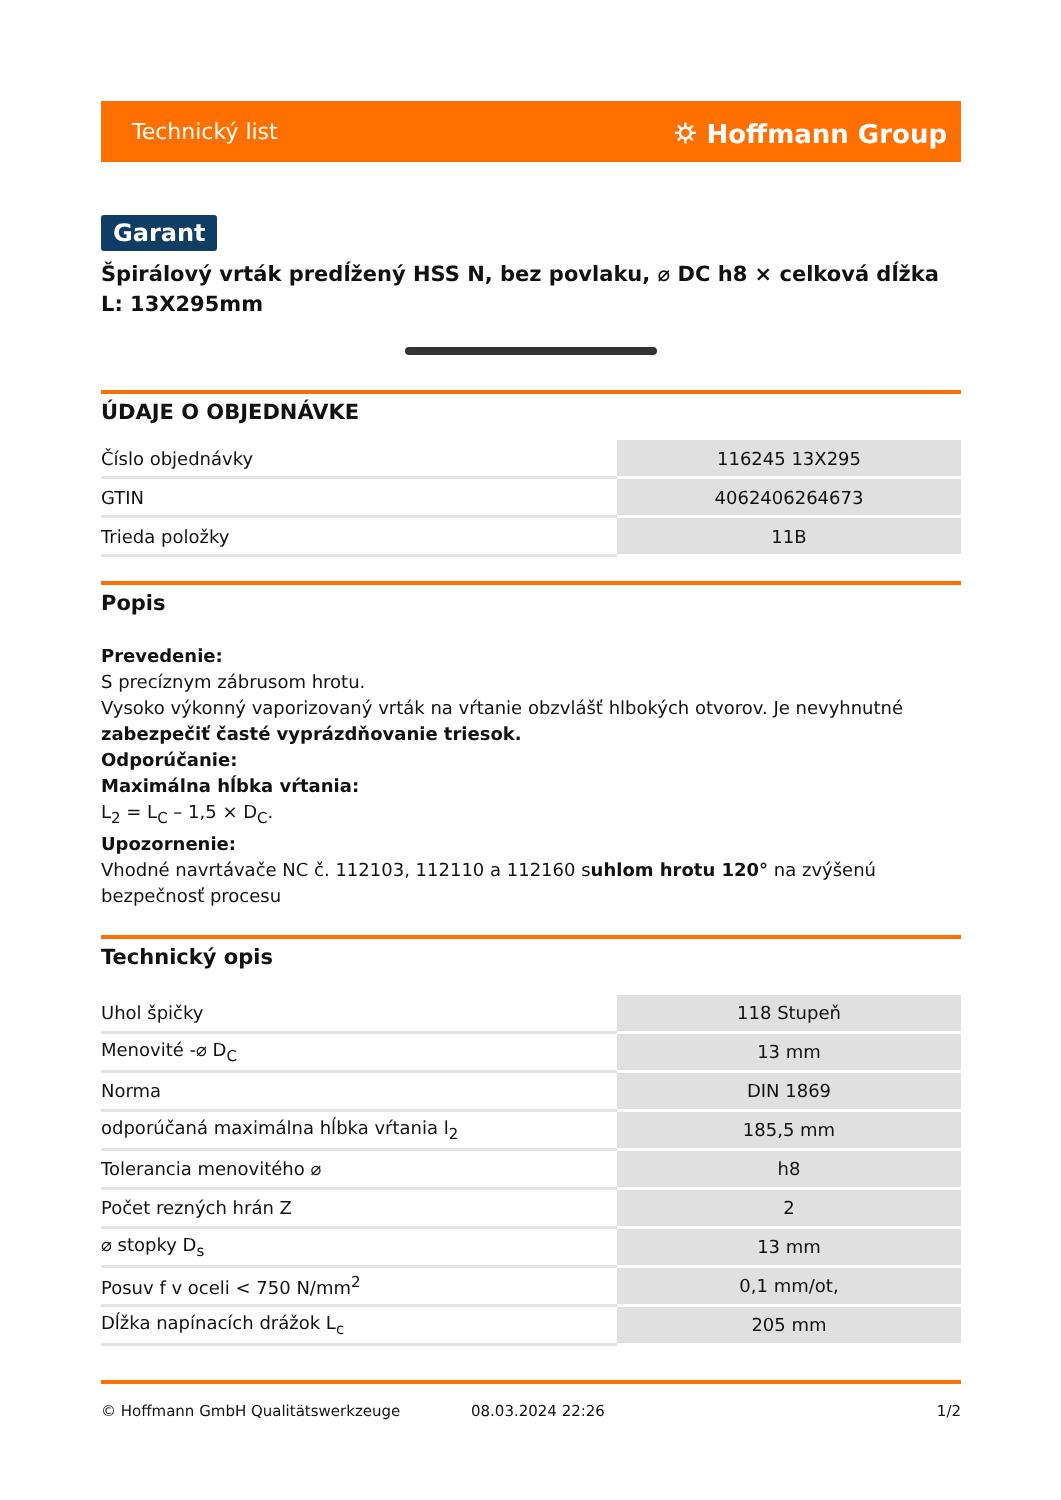Technický list ⛭ Hoffmann Group
Garant
Špirálový vrták predĺžený HSS N, bez povlaku, ⌀ DC h8 × celková dĺžka L: 13X295mm
ÚDAJE O OBJEDNÁVKE
| Číslo objednávky | 116245 13X295 |
| GTIN | 4062406264673 |
| Trieda položky | 11B |
Popis
Prevedenie:
S precíznym zábrusom hrotu.
Vysoko výkonný vaporizovaný vrták na vŕtanie obzvlášť hlbokých otvorov. Je nevyhnutné zabezpečiť časté vyprázdňovanie triesok.
Odporúčanie:
Maximálna hĺbka vŕtania:
L<sub>2</sub> = L<sub>C</sub> – 1,5 × D<sub>C</sub>.
Upozornenie:
Vhodné navrtávače NC č. 112103, 112110 a 112160 suhlom hrotu 120° na zvýšenú bezpečnosť procesu
Technický opis
| Uhol špičky | 118 Stupeň |
| Menovité -⌀ D<sub>C</sub> | 13 mm |
| Norma | DIN 1869 |
| odporúčaná maximálna hĺbka vŕtania l<sub>2</sub> | 185,5 mm |
| Tolerancia menovitého ⌀ | h8 |
| Počet rezných hrán Z | 2 |
| ⌀ stopky D<sub>s</sub> | 13 mm |
| Posuv f v oceli < 750 N/mm<sup>2</sup> | 0,1 mm/ot, |
| Dĺžka napínacích drážok L<sub>c</sub> | 205 mm |
© Hoffmann GmbH Qualitätswerkzeuge 08.03.2024 22:26 1/2